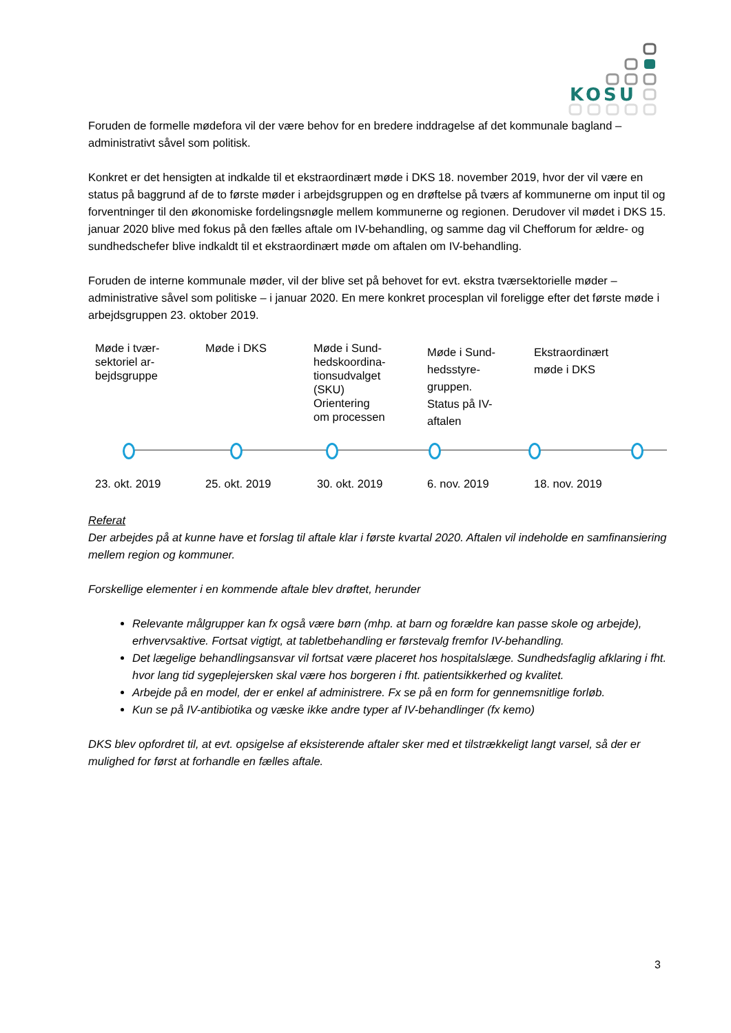KOSU
Foruden de formelle mødefora vil der være behov for en bredere inddragelse af det kommunale bagland – administrativt såvel som politisk.
Konkret er det hensigten at indkalde til et ekstraordinært møde i DKS 18. november 2019, hvor der vil være en status på baggrund af de to første møder i arbejdsgruppen og en drøftelse på tværs af kommunerne om input til og forventninger til den økonomiske fordelingsnøgle mellem kommunerne og regionen. Derudover vil mødet i DKS 15. januar 2020 blive med fokus på den fælles aftale om IV-behandling, og samme dag vil Chefforum for ældre- og sundhedschefer blive indkaldt til et ekstraordinært møde om aftalen om IV-behandling.
Foruden de interne kommunale møder, vil der blive set på behovet for evt. ekstra tværsektorielle møder – administrative såvel som politiske – i januar 2020. En mere konkret procesplan vil foreligge efter det første møde i arbejdsgruppen 23. oktober 2019.
Møde i tvær-
sektoriel ar-
bejdsgruppe
Møde i DKS Møde i Sund-
hedskoordina-
tionsudvalget
(SKU)
Orientering
om processen
Møde i Sund-
hedsstyre-
gruppen.
Status på IV-
aftalen
Ekstraordinært
møde i DKS
23. okt. 2019 25. okt. 2019 30. okt. 2019 6. nov. 2019 18. nov. 2019
Referat
Der arbejdes på at kunne have et forslag til aftale klar i første kvartal 2020. Aftalen vil indeholde en samfinansiering mellem region og kommuner.
Forskellige elementer i en kommende aftale blev drøftet, herunder
Relevante målgrupper kan fx også være børn (mhp. at barn og forældre kan passe skole og arbejde), erhvervsaktive. Fortsat vigtigt, at tabletbehandling er førstevalg fremfor IV-behandling.
Det lægelige behandlingsansvar vil fortsat være placeret hos hospitalslæge. Sundhedsfaglig afklaring i fht. hvor lang tid sygeplejersken skal være hos borgeren i fht. patientsikkerhed og kvalitet.
Arbejde på en model, der er enkel af administrere. Fx se på en form for gennemsnitlige forløb.
Kun se på IV-antibiotika og væske ikke andre typer af IV-behandlinger (fx kemo)
DKS blev opfordret til, at evt. opsigelse af eksisterende aftaler sker med et tilstrækkeligt langt varsel, så der er mulighed for først at forhandle en fælles aftale.
3